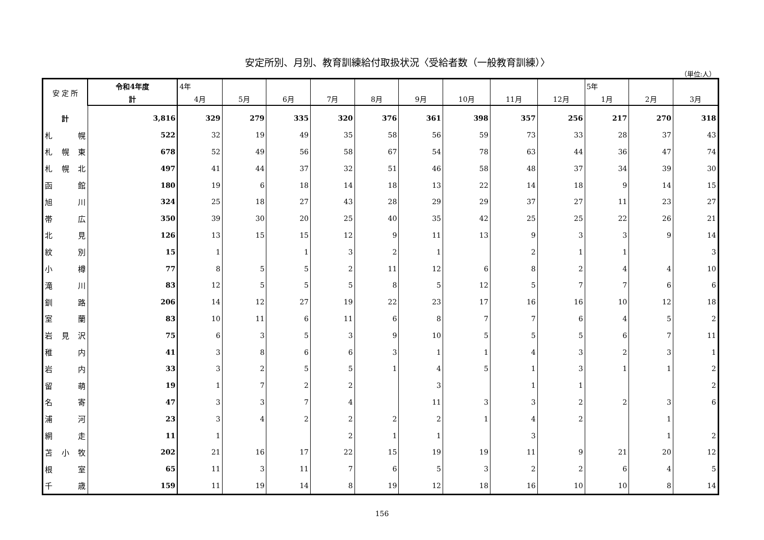安定所別、月別、教育訓練給付取扱状況〈受給者数（一般教育訓練）〉
（単位:人）
| 安 定 所 | 令和4年度 | 4年 | | | | | | | | | 5年 | | |
| --- | --- | --- | --- | --- | --- | --- | --- | --- | --- | --- | --- | --- | --- |
| | 計 | 4月 | 5月 | 6月 | 7月 | 8月 | 9月 | 10月 | 11月 | 12月 | 1月 | 2月 | 3月 |
| 計 | 3,816 | 329 | 279 | 335 | 320 | 376 | 361 | 398 | 357 | 256 | 217 | 270 | 318 |
| 札 幌 | 522 | 32 | 19 | 49 | 35 | 58 | 56 | 59 | 73 | 33 | 28 | 37 | 43 |
| 札 幌 東 | 678 | 52 | 49 | 56 | 58 | 67 | 54 | 78 | 63 | 44 | 36 | 47 | 74 |
| 札 幌 北 | 497 | 41 | 44 | 37 | 32 | 51 | 46 | 58 | 48 | 37 | 34 | 39 | 30 |
| 函 館 | 180 | 19 | 6 | 18 | 14 | 18 | 13 | 22 | 14 | 18 | 9 | 14 | 15 |
| 旭 川 | 324 | 25 | 18 | 27 | 43 | 28 | 29 | 29 | 37 | 27 | 11 | 23 | 27 |
| 帯 広 | 350 | 39 | 30 | 20 | 25 | 40 | 35 | 42 | 25 | 25 | 22 | 26 | 21 |
| 北 見 | 126 | 13 | 15 | 15 | 12 | 9 | 11 | 13 | 9 | 3 | 3 | 9 | 14 |
| 紋 別 | 15 | 1 | | 1 | 3 | 2 | 1 | | 2 | 1 | 1 | | 3 |
| 小 樽 | 77 | 8 | 5 | 5 | 2 | 11 | 12 | 6 | 8 | 2 | 4 | 4 | 10 |
| 滝 川 | 83 | 12 | 5 | 5 | 5 | 8 | 5 | 12 | 5 | 7 | 7 | 6 | 6 |
| 釧 路 | 206 | 14 | 12 | 27 | 19 | 22 | 23 | 17 | 16 | 16 | 10 | 12 | 18 |
| 室 蘭 | 83 | 10 | 11 | 6 | 11 | 6 | 8 | 7 | 7 | 6 | 4 | 5 | 2 |
| 岩 見 沢 | 75 | 6 | 3 | 5 | 3 | 9 | 10 | 5 | 5 | 5 | 6 | 7 | 11 |
| 稚 内 | 41 | 3 | 8 | 6 | 6 | 3 | 1 | 1 | 4 | 3 | 2 | 3 | 1 |
| 岩 内 | 33 | 3 | 2 | 5 | 5 | 1 | 4 | 5 | 1 | 3 | 1 | 1 | 2 |
| 留 萌 | 19 | 1 | 7 | 2 | 2 | | 3 | | 1 | 1 | | | 2 |
| 名 寄 | 47 | 3 | 3 | 7 | 4 | | 11 | 3 | 3 | 2 | 2 | 3 | 6 |
| 浦 河 | 23 | 3 | 4 | 2 | 2 | 2 | 2 | 1 | 4 | 2 | | 1 | |
| 網 走 | 11 | 1 | | | 2 | 1 | 1 | | 3 | | | 1 | 2 |
| 苫 小 牧 | 202 | 21 | 16 | 17 | 22 | 15 | 19 | 19 | 11 | 9 | 21 | 20 | 12 |
| 根 室 | 65 | 11 | 3 | 11 | 7 | 6 | 5 | 3 | 2 | 2 | 6 | 4 | 5 |
| 千 歳 | 159 | 11 | 19 | 14 | 8 | 19 | 12 | 18 | 16 | 10 | 10 | 8 | 14 |
156